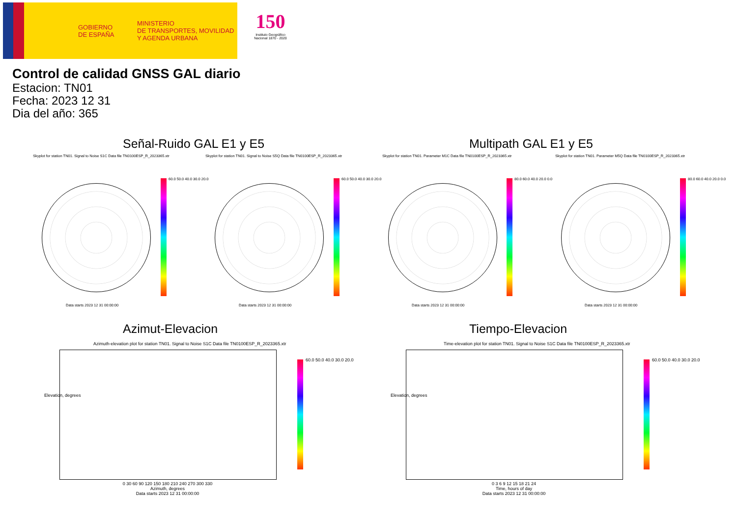GOBIERNO
DE ESPAÑA
MINISTERIO
DE TRANSPORTES, MOVILIDAD
Y AGENDA URBANA
150
Instituto Geográfico Nacional 1870 - 2020
Control de calidad GNSS GAL diario
Estacion: TN01
Fecha: 2023 12 31
Dia del año: 365
Señal-Ruido GAL E1 y E5 Multipath GAL E1 y E5
Skyplot for station TN01. Signal to Noise S1C Data file TN0100ESP_R_2023365.xtr
Skyplot for station TN01. Signal to Noise S5Q Data file TN0100ESP_R_2023365.xtr
Skyplot for station TN01. Parameter M1C Data file TN0100ESP_R_2023365.xtr
Skyplot for station TN01. Parameter M5Q Data file TN0100ESP_R_2023365.xtr
60.0 50.0 40.0 30.0 20.0 60.0 50.0 40.0 30.0 20.0 80.0 60.0 40.0 20.0 0.0 80.0 60.0 40.0 20.0 0.0
Data starts 2023 12 31 00:00:00
Data starts 2023 12 31 00:00:00
Data starts 2023 12 31 00:00:00
Data starts 2023 12 31 00:00:00
Azimut-Elevacion Tiempo-Elevacion
Azimuth-elevation plot for station TN01. Signal to Noise S1C Data file TN0100ESP_R_2023365.xtr
Time-elevation plot for station TN01. Signal to Noise S1C Data file TN0100ESP_R_2023365.xtr
60.0 50.0 40.0 30.0 20.0 60.0 50.0 40.0 30.0 20.0
0 30 60 90 120 150 180 210 240 270 300 330
Azimuth, degrees
Data starts 2023 12 31 00:00:00
0 3 6 9 12 15 18 21 24
Time, hours of day
Data starts 2023 12 31 00:00:00
Elevation, degrees Elevation, degrees